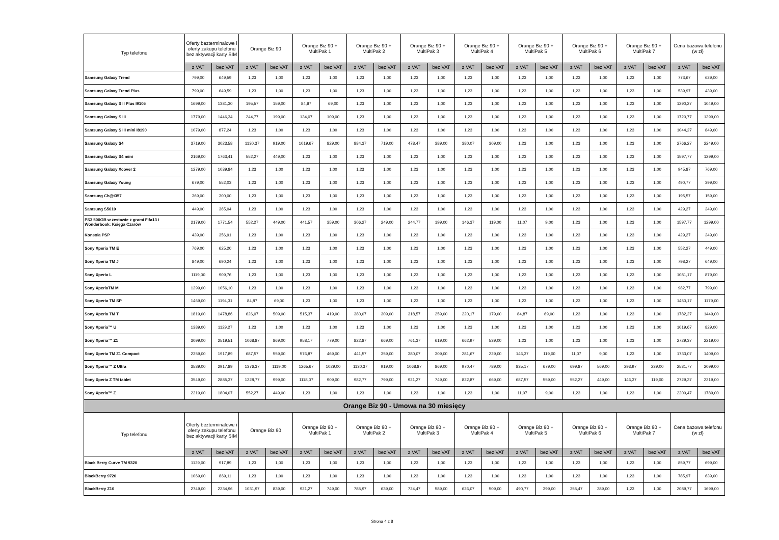| Typ telefonu | Oferty bezterminalowe i oferty zakupu telefonu bez aktywacji karty SIM | | Orange Biz 90 | | Orange Biz 90 + MultiPak 1 | | Orange Biz 90 + MultiPak 2 | | Orange Biz 90 + MultiPak 3 | | Orange Biz 90 + MultiPak 4 | | Orange Biz 90 + MultiPak 5 | | Orange Biz 90 + MultiPak 6 | | Orange Biz 90 + MultiPak 7 | | Cena bazowa telefonu (w zł) | |
| --- | --- | --- | --- | --- | --- | --- | --- | --- | --- | --- | --- | --- | --- | --- | --- | --- | --- | --- | --- | --- |
| | z VAT | bez VAT | z VAT | bez VAT | z VAT | bez VAT | z VAT | bez VAT | z VAT | bez VAT | z VAT | bez VAT | z VAT | bez VAT | z VAT | bez VAT | z VAT | bez VAT | z VAT | bez VAT |
| Samsung Galaxy Trend | 799,00 | 649,59 | 1,23 | 1,00 | 1,23 | 1,00 | 1,23 | 1,00 | 1,23 | 1,00 | 1,23 | 1,00 | 1,23 | 1,00 | 1,23 | 1,00 | 1,23 | 1,00 | 773,67 | 629,00 |
| Samsung Galaxy Trend Plus | 799,00 | 649,59 | 1,23 | 1,00 | 1,23 | 1,00 | 1,23 | 1,00 | 1,23 | 1,00 | 1,23 | 1,00 | 1,23 | 1,00 | 1,23 | 1,00 | 1,23 | 1,00 | 539,97 | 439,00 |
| Samsung Galaxy S II Plus I9105 | 1699,00 | 1381,30 | 195,57 | 159,00 | 84,87 | 69,00 | 1,23 | 1,00 | 1,23 | 1,00 | 1,23 | 1,00 | 1,23 | 1,00 | 1,23 | 1,00 | 1,23 | 1,00 | 1290,27 | 1049,00 |
| Samsung Galaxy S III | 1779,00 | 1446,34 | 244,77 | 199,00 | 134,07 | 109,00 | 1,23 | 1,00 | 1,23 | 1,00 | 1,23 | 1,00 | 1,23 | 1,00 | 1,23 | 1,00 | 1,23 | 1,00 | 1720,77 | 1399,00 |
| Samsung Galaxy S III mini I8190 | 1079,00 | 877,24 | 1,23 | 1,00 | 1,23 | 1,00 | 1,23 | 1,00 | 1,23 | 1,00 | 1,23 | 1,00 | 1,23 | 1,00 | 1,23 | 1,00 | 1,23 | 1,00 | 1044,27 | 849,00 |
| Samsung Galaxy S4 | 3719,00 | 3023,58 | 1130,37 | 919,00 | 1019,67 | 829,00 | 884,37 | 719,00 | 478,47 | 389,00 | 380,07 | 309,00 | 1,23 | 1,00 | 1,23 | 1,00 | 1,23 | 1,00 | 2766,27 | 2249,00 |
| Samsung Galaxy S4 mini | 2169,00 | 1763,41 | 552,27 | 449,00 | 1,23 | 1,00 | 1,23 | 1,00 | 1,23 | 1,00 | 1,23 | 1,00 | 1,23 | 1,00 | 1,23 | 1,00 | 1,23 | 1,00 | 1597,77 | 1299,00 |
| Samsung Galaxy Xcover 2 | 1279,00 | 1039,84 | 1,23 | 1,00 | 1,23 | 1,00 | 1,23 | 1,00 | 1,23 | 1,00 | 1,23 | 1,00 | 1,23 | 1,00 | 1,23 | 1,00 | 1,23 | 1,00 | 945,87 | 769,00 |
| Samsung Galaxy Young | 679,00 | 552,03 | 1,23 | 1,00 | 1,23 | 1,00 | 1,23 | 1,00 | 1,23 | 1,00 | 1,23 | 1,00 | 1,23 | 1,00 | 1,23 | 1,00 | 1,23 | 1,00 | 490,77 | 399,00 |
| Samsung Ch@t357 | 369,00 | 300,00 | 1,23 | 1,00 | 1,23 | 1,00 | 1,23 | 1,00 | 1,23 | 1,00 | 1,23 | 1,00 | 1,23 | 1,00 | 1,23 | 1,00 | 1,23 | 1,00 | 195,57 | 159,00 |
| Samsung S5610 | 449,00 | 365,04 | 1,23 | 1,00 | 1,23 | 1,00 | 1,23 | 1,00 | 1,23 | 1,00 | 1,23 | 1,00 | 1,23 | 1,00 | 1,23 | 1,00 | 1,23 | 1,00 | 429,27 | 349,00 |
| PS3 500GB w zestawie z grami Fifa13 i Wonderbook: Księga Czarów | 2179,00 | 1771,54 | 552,27 | 449,00 | 441,57 | 359,00 | 306,27 | 249,00 | 244,77 | 199,00 | 146,37 | 119,00 | 11,07 | 9,00 | 1,23 | 1,00 | 1,23 | 1,00 | 1597,77 | 1299,00 |
| Konsola PSP | 439,00 | 356,91 | 1,23 | 1,00 | 1,23 | 1,00 | 1,23 | 1,00 | 1,23 | 1,00 | 1,23 | 1,00 | 1,23 | 1,00 | 1,23 | 1,00 | 1,23 | 1,00 | 429,27 | 349,00 |
| Sony Xperia TM E | 769,00 | 625,20 | 1,23 | 1,00 | 1,23 | 1,00 | 1,23 | 1,00 | 1,23 | 1,00 | 1,23 | 1,00 | 1,23 | 1,00 | 1,23 | 1,00 | 1,23 | 1,00 | 552,27 | 449,00 |
| Sony Xperia TM J | 849,00 | 690,24 | 1,23 | 1,00 | 1,23 | 1,00 | 1,23 | 1,00 | 1,23 | 1,00 | 1,23 | 1,00 | 1,23 | 1,00 | 1,23 | 1,00 | 1,23 | 1,00 | 798,27 | 649,00 |
| Sony Xperia L | 1119,00 | 909,76 | 1,23 | 1,00 | 1,23 | 1,00 | 1,23 | 1,00 | 1,23 | 1,00 | 1,23 | 1,00 | 1,23 | 1,00 | 1,23 | 1,00 | 1,23 | 1,00 | 1081,17 | 879,00 |
| Sony XperiaTM M | 1299,00 | 1056,10 | 1,23 | 1,00 | 1,23 | 1,00 | 1,23 | 1,00 | 1,23 | 1,00 | 1,23 | 1,00 | 1,23 | 1,00 | 1,23 | 1,00 | 1,23 | 1,00 | 982,77 | 799,00 |
| Sony Xperia TM SP | 1469,00 | 1194,31 | 84,87 | 69,00 | 1,23 | 1,00 | 1,23 | 1,00 | 1,23 | 1,00 | 1,23 | 1,00 | 1,23 | 1,00 | 1,23 | 1,00 | 1,23 | 1,00 | 1450,17 | 1179,00 |
| Sony Xperia TM T | 1819,00 | 1478,86 | 626,07 | 509,00 | 515,37 | 419,00 | 380,07 | 309,00 | 318,57 | 259,00 | 220,17 | 179,00 | 84,87 | 69,00 | 1,23 | 1,00 | 1,23 | 1,00 | 1782,27 | 1449,00 |
| Sony Xperia™ U | 1389,00 | 1129,27 | 1,23 | 1,00 | 1,23 | 1,00 | 1,23 | 1,00 | 1,23 | 1,00 | 1,23 | 1,00 | 1,23 | 1,00 | 1,23 | 1,00 | 1,23 | 1,00 | 1019,67 | 829,00 |
| Sony Xperia™ Z1 | 3099,00 | 2519,51 | 1068,87 | 869,00 | 958,17 | 779,00 | 822,87 | 669,00 | 761,37 | 619,00 | 662,97 | 539,00 | 1,23 | 1,00 | 1,23 | 1,00 | 1,23 | 1,00 | 2729,37 | 2219,00 |
| Sony Xperia TM Z1 Compact | 2359,00 | 1917,89 | 687,57 | 559,00 | 576,87 | 469,00 | 441,57 | 359,00 | 380,07 | 309,00 | 281,67 | 229,00 | 146,37 | 119,00 | 11,07 | 9,00 | 1,23 | 1,00 | 1733,07 | 1409,00 |
| Sony Xperia™ Z Ultra | 3589,00 | 2917,89 | 1376,37 | 1119,00 | 1265,67 | 1029,00 | 1130,37 | 919,00 | 1068,87 | 869,00 | 970,47 | 789,00 | 835,17 | 679,00 | 699,87 | 569,00 | 293,97 | 239,00 | 2581,77 | 2099,00 |
| Sony Xperia Z TM tablet | 3549,00 | 2885,37 | 1228,77 | 999,00 | 1118,07 | 909,00 | 982,77 | 799,00 | 921,27 | 749,00 | 822,87 | 669,00 | 687,57 | 559,00 | 552,27 | 449,00 | 146,37 | 119,00 | 2729,37 | 2219,00 |
| Sony Xperia™ Z | 2219,00 | 1804,07 | 552,27 | 449,00 | 1,23 | 1,00 | 1,23 | 1,00 | 1,23 | 1,00 | 1,23 | 1,00 | 11,07 | 9,00 | 1,23 | 1,00 | 1,23 | 1,00 | 2200,47 | 1789,00 |
| Orange Biz 90 - Umowa na 30 miesięcy | | | | | | | | | | | | | | | | | | | | |
| Typ telefonu | Oferty bezterminalowe i oferty zakupu telefonu bez aktywacji karty SIM | | Orange Biz 90 | | Orange Biz 90 + MultiPak 1 | | Orange Biz 90 + MultiPak 2 | | Orange Biz 90 + MultiPak 3 | | Orange Biz 90 + MultiPak 4 | | Orange Biz 90 + MultiPak 5 | | Orange Biz 90 + MultiPak 6 | | Orange Biz 90 + MultiPak 7 | | Cena bazowa telefonu (w zł) | |
| | z VAT | bez VAT | z VAT | bez VAT | z VAT | bez VAT | z VAT | bez VAT | z VAT | bez VAT | z VAT | bez VAT | z VAT | bez VAT | z VAT | bez VAT | z VAT | bez VAT | z VAT | bez VAT |
| Black Berry Curve TM 9320 | 1129,00 | 917,89 | 1,23 | 1,00 | 1,23 | 1,00 | 1,23 | 1,00 | 1,23 | 1,00 | 1,23 | 1,00 | 1,23 | 1,00 | 1,23 | 1,00 | 1,23 | 1,00 | 859,77 | 699,00 |
| BlackBerry 9720 | 1069,00 | 869,11 | 1,23 | 1,00 | 1,23 | 1,00 | 1,23 | 1,00 | 1,23 | 1,00 | 1,23 | 1,00 | 1,23 | 1,00 | 1,23 | 1,00 | 1,23 | 1,00 | 785,97 | 639,00 |
| BlackBerry Z10 | 2749,00 | 2234,96 | 1031,97 | 839,00 | 921,27 | 749,00 | 785,97 | 639,00 | 724,47 | 589,00 | 626,07 | 509,00 | 490,77 | 399,00 | 355,47 | 289,00 | 1,23 | 1,00 | 2089,77 | 1699,00 |
Strona 4 z 8